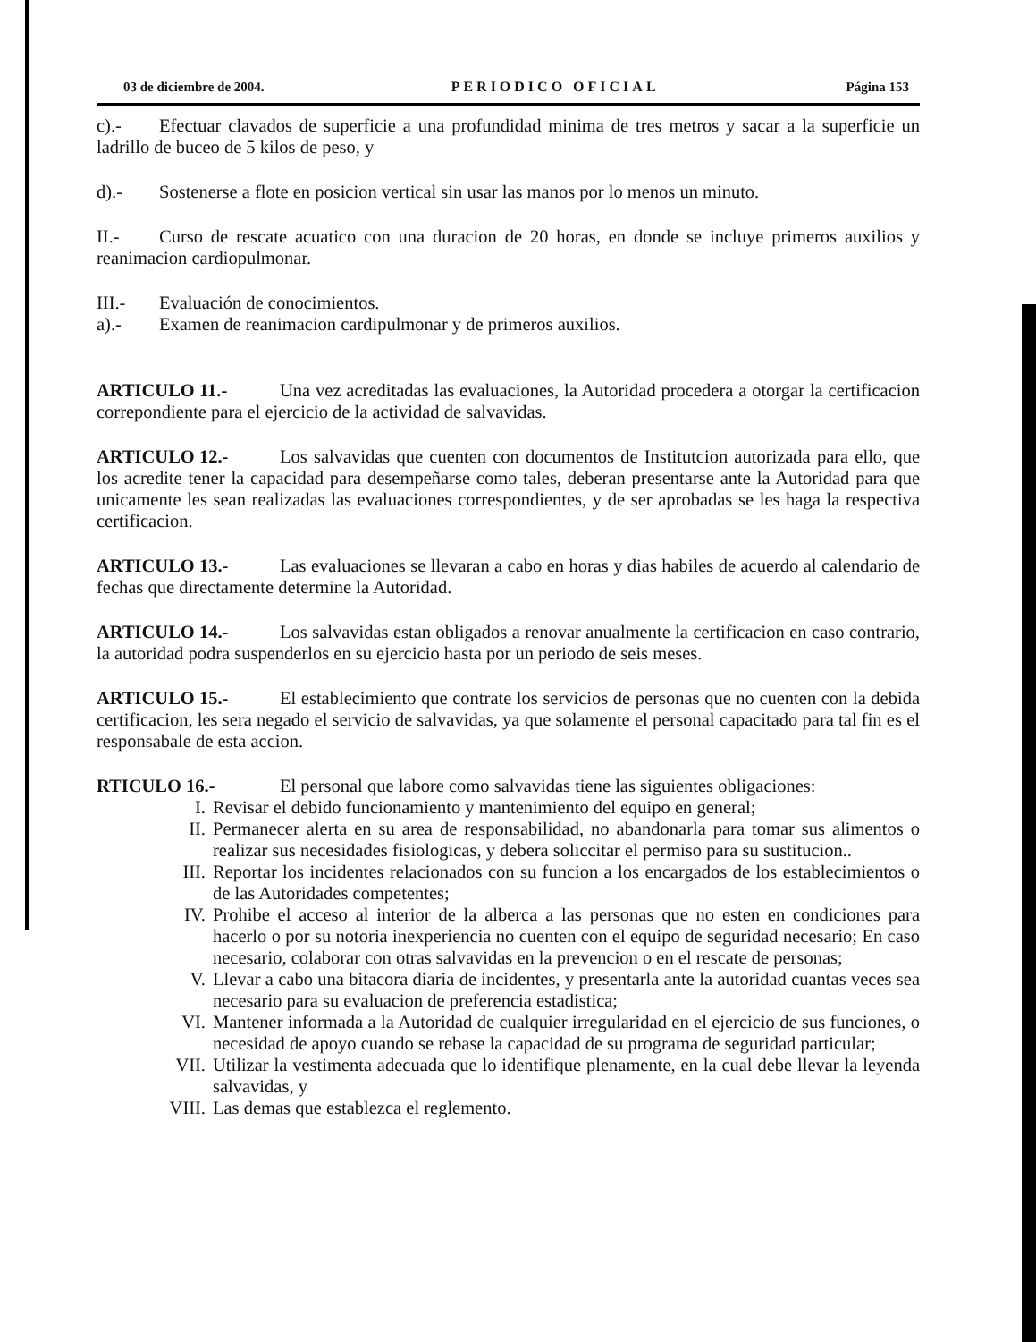03 de diciembre de 2004. PERIODICO OFICIAL Página 153
c).- Efectuar clavados de superficie a una profundidad minima de tres metros y sacar a la superficie un ladrillo de buceo de 5 kilos de peso, y
d).- Sostenerse a flote en posicion vertical sin usar las manos por lo menos un minuto.
II.- Curso de rescate acuatico con una duracion de 20 horas, en donde se incluye primeros auxilios y reanimacion cardiopulmonar.
III.- Evaluación de conocimientos.
a).- Examen de reanimacion cardipulmonar y de primeros auxilios.
ARTICULO 11.- Una vez acreditadas las evaluaciones, la Autoridad procedera a otorgar la certificacion correpondiente para el ejercicio de la actividad de salvavidas.
ARTICULO 12.- Los salvavidas que cuenten con documentos de Institutcion autorizada para ello, que los acredite tener la capacidad para desempeñarse como tales, deberan presentarse ante la Autoridad para que unicamente les sean realizadas las evaluaciones correspondientes, y de ser aprobadas se les haga la respectiva certificacion.
ARTICULO 13.- Las evaluaciones se llevaran a cabo en horas y dias habiles de acuerdo al calendario de fechas que directamente determine la Autoridad.
ARTICULO 14.- Los salvavidas estan obligados a renovar anualmente la certificacion en caso contrario, la autoridad podra suspenderlos en su ejercicio hasta por un periodo de seis meses.
ARTICULO 15.- El establecimiento que contrate los servicios de personas que no cuenten con la debida certificacion, les sera negado el servicio de salvavidas, ya que solamente el personal capacitado para tal fin es el responsabale de esta accion.
RTICULO 16.- El personal que labore como salvavidas tiene las siguientes obligaciones:
I. Revisar el debido funcionamiento y mantenimiento del equipo en general;
II. Permanecer alerta en su area de responsabilidad, no abandonarla para tomar sus alimentos o realizar sus necesidades fisiologicas, y debera soliccitar el permiso para su sustitucion..
III. Reportar los incidentes relacionados con su funcion a los encargados de los establecimientos o de las Autoridades competentes;
IV. Prohibe el acceso al interior de la alberca a las personas que no esten en condiciones para hacerlo o por su notoria inexperiencia no cuenten con el equipo de seguridad necesario; En caso necesario, colaborar con otras salvavidas en la prevencion o en el rescate de personas;
V. Llevar a cabo una bitacora diaria de incidentes, y presentarla ante la autoridad cuantas veces sea necesario para su evaluacion de preferencia estadistica;
VI. Mantener informada a la Autoridad de cualquier irregularidad en el ejercicio de sus funciones, o necesidad de apoyo cuando se rebase la capacidad de su programa de seguridad particular;
VII. Utilizar la vestimenta adecuada que lo identifique plenamente, en la cual debe llevar la leyenda salvavidas, y
VIII. Las demas que establezca el reglemento.